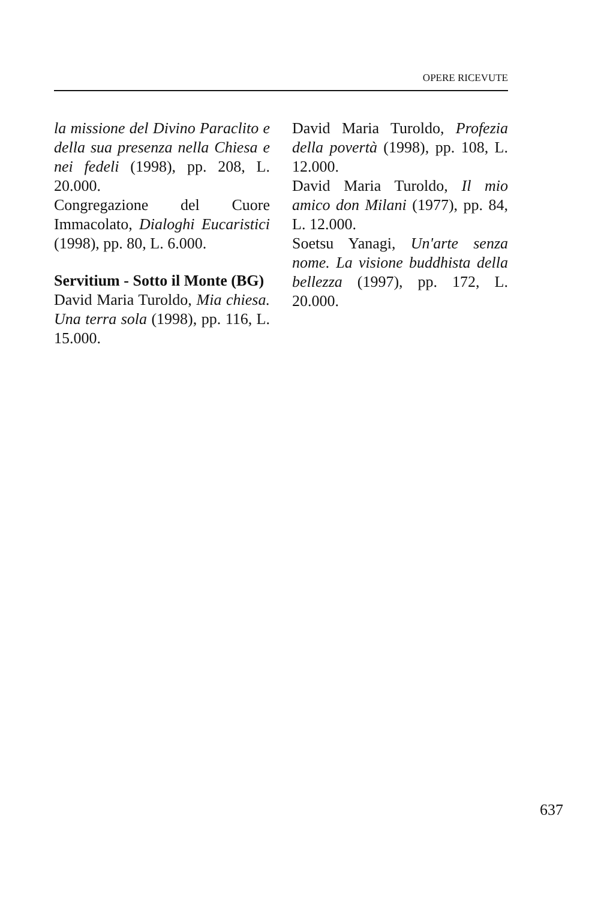OPERE RICEVUTE
la missione del Divino Paraclito e della sua presenza nella Chiesa e nei fedeli (1998), pp. 208, L. 20.000.
Congregazione del Cuore Immacolato, Dialoghi Eucaristici (1998), pp. 80, L. 6.000.
Servitium - Sotto il Monte (BG)
David Maria Turoldo, Mia chiesa. Una terra sola (1998), pp. 116, L. 15.000.
David Maria Turoldo, Profezia della povertà (1998), pp. 108, L. 12.000.
David Maria Turoldo, Il mio amico don Milani (1977), pp. 84, L. 12.000.
Soetsu Yanagi, Un'arte senza nome. La visione buddhista della bellezza (1997), pp. 172, L. 20.000.
637